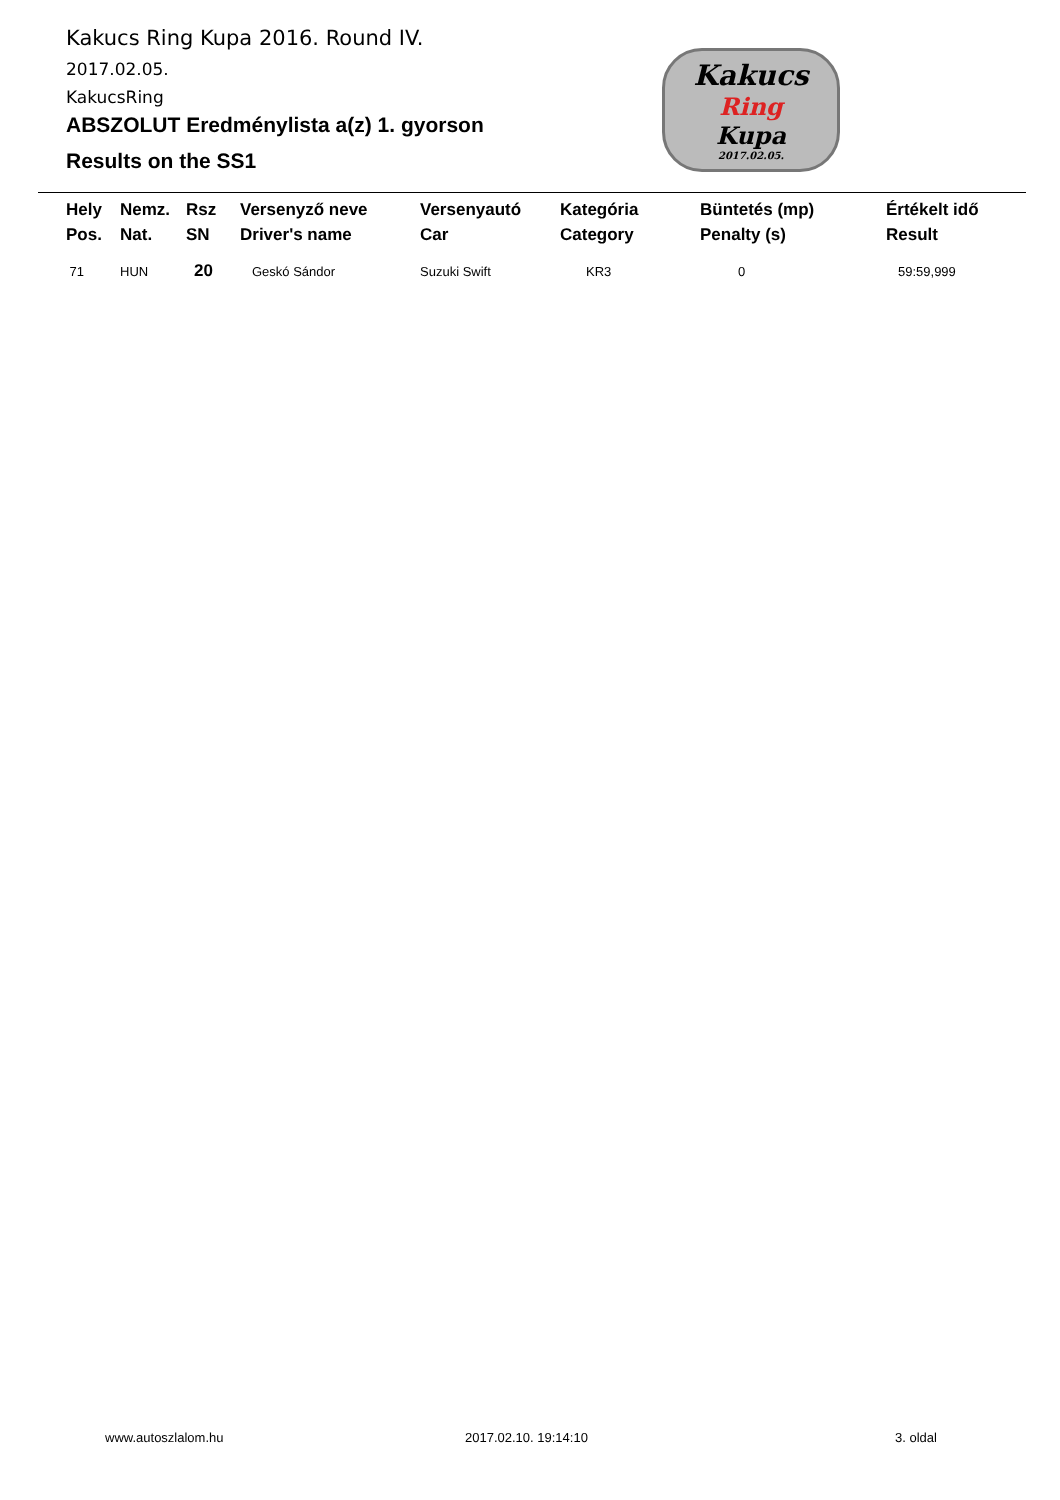Kakucs Ring Kupa 2016. Round IV.
2017.02.05.
KakucsRing
ABSZOLUT Eredménylista a(z) 1. gyorson
Results on the SS1
Kakucs
Ring
Kupa
2017.02.05.
| Hely Pos. | Nemz. Nat. | Rsz SN | Versenyző neve Driver's name | Versenyautó Car | Kategória Category | Büntetés (mp) Penalty (s) | Értékelt idő Result |
| --- | --- | --- | --- | --- | --- | --- | --- |
| 71 | HUN | 20 | Geskó Sándor | Suzuki Swift | KR3 | 0 | 59:59,999 |
www.autoszlalom.hu 2017.02.10. 19:14:10 3. oldal